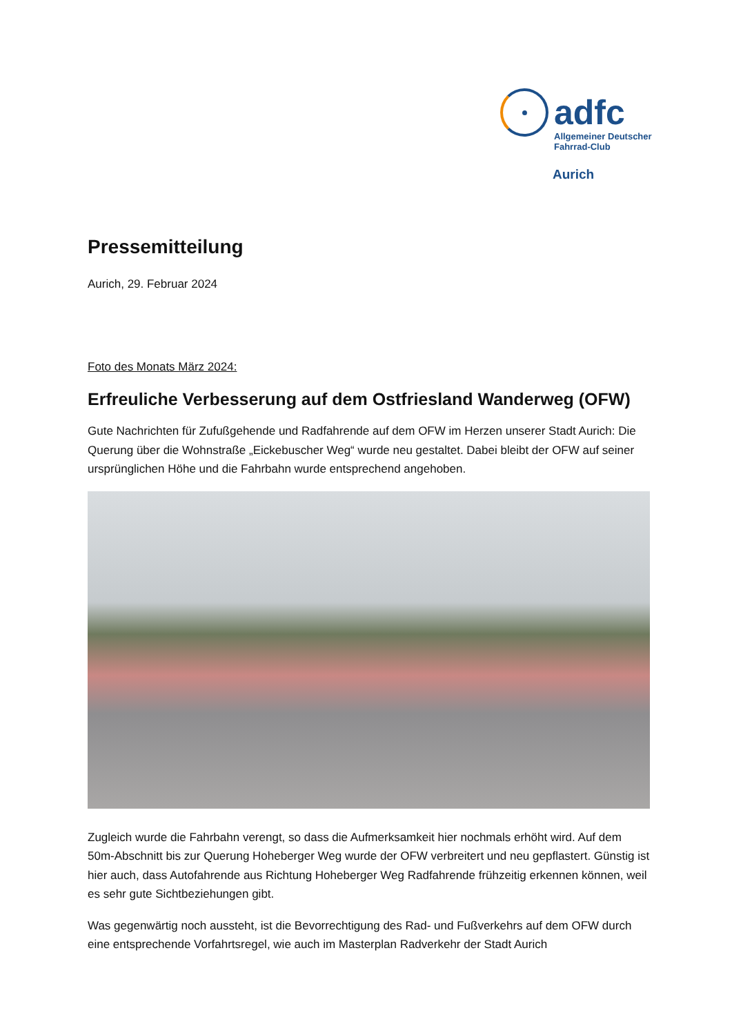adfc
Allgemeiner Deutscher
Fahrrad-Club
Aurich
Pressemitteilung
Aurich, 29. Februar 2024
Foto des Monats März 2024:
Erfreuliche Verbesserung auf dem Ostfriesland Wanderweg (OFW)
Gute Nachrichten für Zufußgehende und Radfahrende auf dem OFW im Herzen unserer Stadt Aurich: Die Querung über die Wohnstraße „Eickebuscher Weg“ wurde neu gestaltet. Dabei bleibt der OFW auf seiner ursprünglichen Höhe und die Fahrbahn wurde entsprechend angehoben.
Zugleich wurde die Fahrbahn verengt, so dass die Aufmerksamkeit hier nochmals erhöht wird. Auf dem 50m-Abschnitt bis zur Querung Hoheberger Weg wurde der OFW verbreitert und neu gepflastert. Günstig ist hier auch, dass Autofahrende aus Richtung Hoheberger Weg Radfahrende frühzeitig erkennen können, weil es sehr gute Sichtbeziehungen gibt.
Was gegenwärtig noch aussteht, ist die Bevorrechtigung des Rad- und Fußverkehrs auf dem OFW durch eine entsprechende Vorfahrtsregel, wie auch im Masterplan Radverkehr der Stadt Aurich